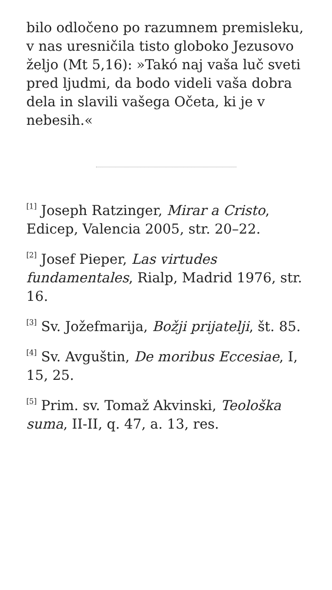bilo odločeno po razumnem premisleku, v nas uresničila tisto globoko Jezusovo željo (Mt 5,16): »Takó naj vaša luč sveti pred ljudmi, da bodo videli vaša dobra dela in slavili vašega Očeta, ki je v nebesih.«
<sup>[1]</sup> Joseph Ratzinger, Mirar a Cristo, Edicep, Valencia 2005, str. 20–22.
<sup>[2]</sup> Josef Pieper, Las virtudes fundamentales, Rialp, Madrid 1976, str. 16.
<sup>[3]</sup> Sv. Jožefmarija, Božji prijatelji, št. 85.
<sup>[4]</sup> Sv. Avguštin, De moribus Eccesiae, I, 15, 25.
<sup>[5]</sup> Prim. sv. Tomaž Akvinski, Teološka suma, II-II, q. 47, a. 13, res.